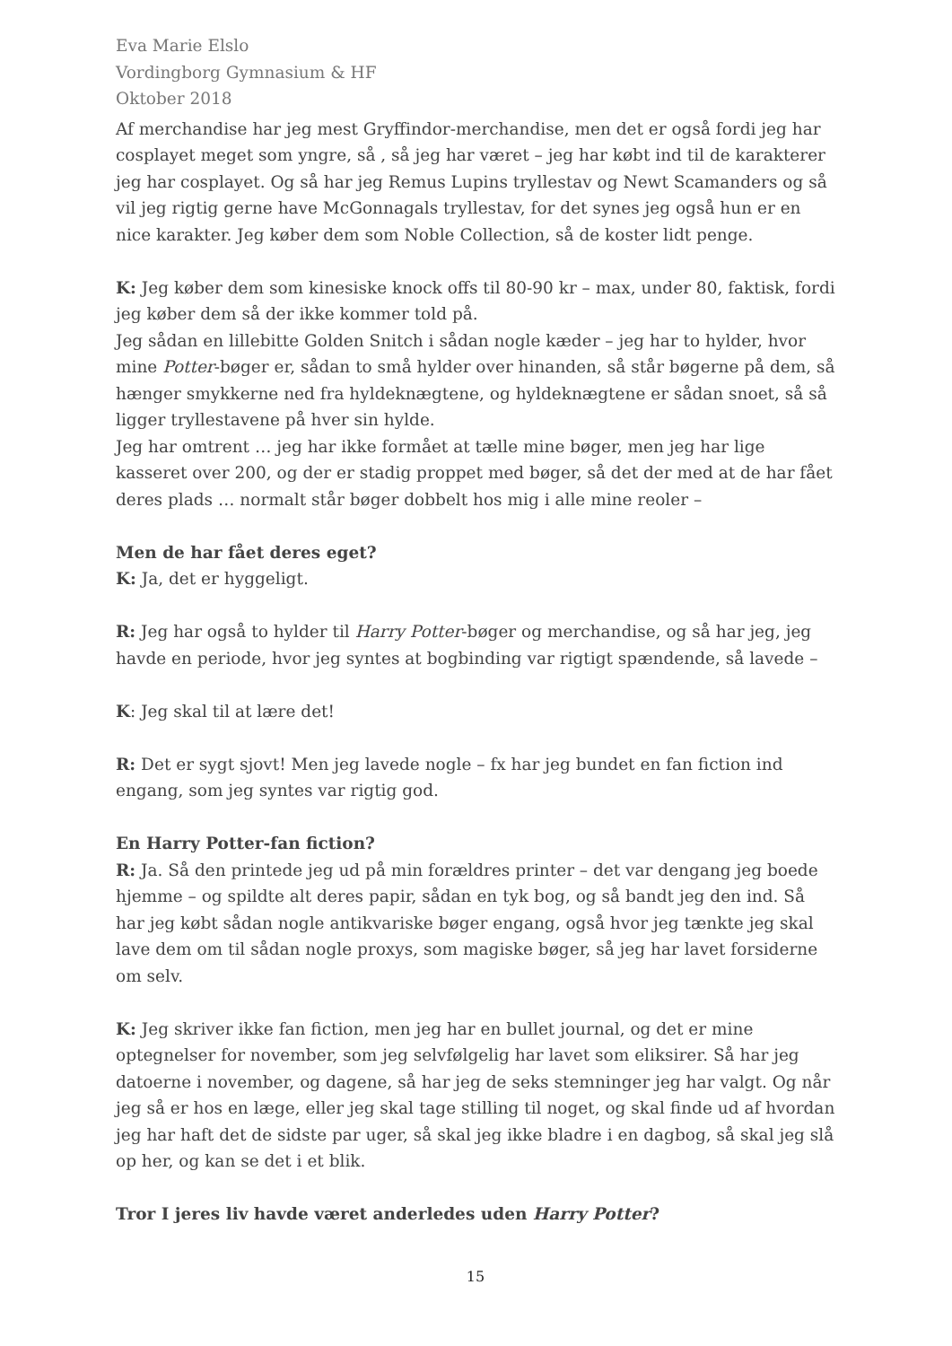Eva Marie Elslo
Vordingborg Gymnasium & HF
Oktober 2018
Af merchandise har jeg mest Gryffindor-merchandise, men det er også fordi jeg har cosplayet meget som yngre, så , så jeg har været – jeg har købt ind til de karakterer jeg har cosplayet. Og så har jeg Remus Lupins tryllestav og Newt Scamanders og så vil jeg rigtig gerne have McGonnagals tryllestav, for det synes jeg også hun er en nice karakter. Jeg køber dem som Noble Collection, så de koster lidt penge.
K: Jeg køber dem som kinesiske knock offs til 80-90 kr – max, under 80, faktisk, fordi jeg køber dem så der ikke kommer told på.
Jeg sådan en lillebitte Golden Snitch i sådan nogle kæder – jeg har to hylder, hvor mine Potter-bøger er, sådan to små hylder over hinanden, så står bøgerne på dem, så hænger smykkerne ned fra hyldeknægtene, og hyldeknægtene er sådan snoet, så så ligger tryllestavene på hver sin hylde.
Jeg har omtrent … jeg har ikke formået at tælle mine bøger, men jeg har lige kasseret over 200, og der er stadig proppet med bøger, så det der med at de har fået deres plads … normalt står bøger dobbelt hos mig i alle mine reoler –
Men de har fået deres eget?
K: Ja, det er hyggeligt.
R: Jeg har også to hylder til Harry Potter-bøger og merchandise, og så har jeg, jeg havde en periode, hvor jeg syntes at bogbinding var rigtigt spændende, så lavede –
K: Jeg skal til at lære det!
R: Det er sygt sjovt! Men jeg lavede nogle – fx har jeg bundet en fan fiction ind engang, som jeg syntes var rigtig god.
En Harry Potter-fan fiction?
R: Ja. Så den printede jeg ud på min forældres printer – det var dengang jeg boede hjemme – og spildte alt deres papir, sådan en tyk bog, og så bandt jeg den ind. Så har jeg købt sådan nogle antikvariske bøger engang, også hvor jeg tænkte jeg skal lave dem om til sådan nogle proxys, som magiske bøger, så jeg har lavet forsiderne om selv.
K: Jeg skriver ikke fan fiction, men jeg har en bullet journal, og det er mine optegnelser for november, som jeg selvfølgelig har lavet som eliksirer. Så har jeg datoerne i november, og dagene, så har jeg de seks stemninger jeg har valgt. Og når jeg så er hos en læge, eller jeg skal tage stilling til noget, og skal finde ud af hvordan jeg har haft det de sidste par uger, så skal jeg ikke bladre i en dagbog, så skal jeg slå op her, og kan se det i et blik.
Tror I jeres liv havde været anderledes uden Harry Potter?
15